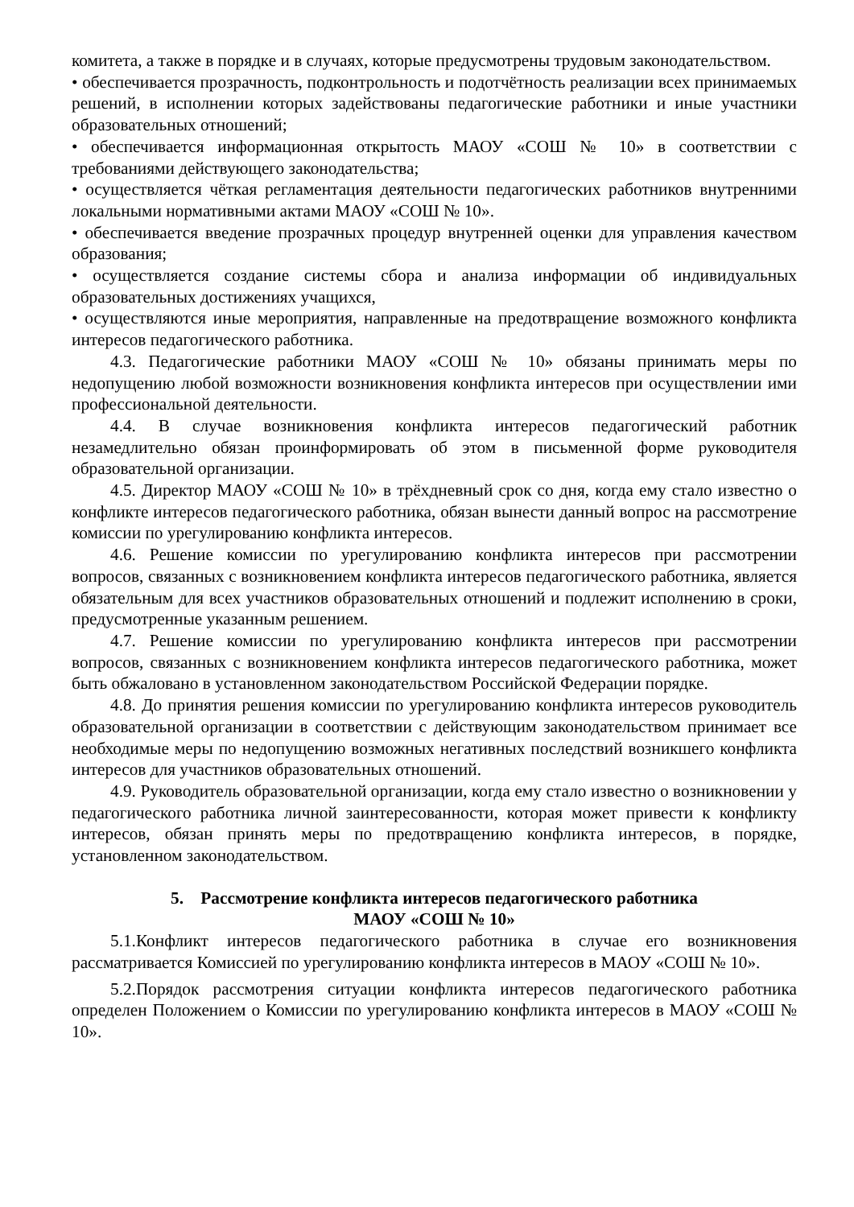комитета, а также в порядке и в случаях, которые предусмотрены трудовым законодательством.
• обеспечивается прозрачность, подконтрольность и подотчётность реализации всех принимаемых решений, в исполнении которых задействованы педагогические работники и иные участники образовательных отношений;
• обеспечивается информационная открытость МАОУ «СОШ № 10» в соответствии с требованиями действующего законодательства;
• осуществляется чёткая регламентация деятельности педагогических работников внутренними локальными нормативными актами МАОУ «СОШ № 10».
• обеспечивается введение прозрачных процедур внутренней оценки для управления качеством образования;
• осуществляется создание системы сбора и анализа информации об индивидуальных образовательных достижениях учащихся,
• осуществляются иные мероприятия, направленные на предотвращение возможного конфликта интересов педагогического работника.
4.3. Педагогические работники МАОУ «СОШ № 10» обязаны принимать меры по недопущению любой возможности возникновения конфликта интересов при осуществлении ими профессиональной деятельности.
4.4. В случае возникновения конфликта интересов педагогический работник незамедлительно обязан проинформировать об этом в письменной форме руководителя образовательной организации.
4.5. Директор МАОУ «СОШ № 10» в трёхдневный срок со дня, когда ему стало известно о конфликте интересов педагогического работника, обязан вынести данный вопрос на рассмотрение комиссии по урегулированию конфликта интересов.
4.6. Решение комиссии по урегулированию конфликта интересов при рассмотрении вопросов, связанных с возникновением конфликта интересов педагогического работника, является обязательным для всех участников образовательных отношений и подлежит исполнению в сроки, предусмотренные указанным решением.
4.7. Решение комиссии по урегулированию конфликта интересов при рассмотрении вопросов, связанных с возникновением конфликта интересов педагогического работника, может быть обжаловано в установленном законодательством Российской Федерации порядке.
4.8. До принятия решения комиссии по урегулированию конфликта интересов руководитель образовательной организации в соответствии с действующим законодательством принимает все необходимые меры по недопущению возможных негативных последствий возникшего конфликта интересов для участников образовательных отношений.
4.9. Руководитель образовательной организации, когда ему стало известно о возникновении у педагогического работника личной заинтересованности, которая может привести к конфликту интересов, обязан принять меры по предотвращению конфликта интересов, в порядке, установленном законодательством.
5. Рассмотрение конфликта интересов педагогического работника
МАОУ «СОШ № 10»
5.1.Конфликт интересов педагогического работника в случае его возникновения рассматривается Комиссией по урегулированию конфликта интересов в МАОУ «СОШ № 10».
5.2.Порядок рассмотрения ситуации конфликта интересов педагогического работника определен Положением о Комиссии по урегулированию конфликта интересов в МАОУ «СОШ № 10».